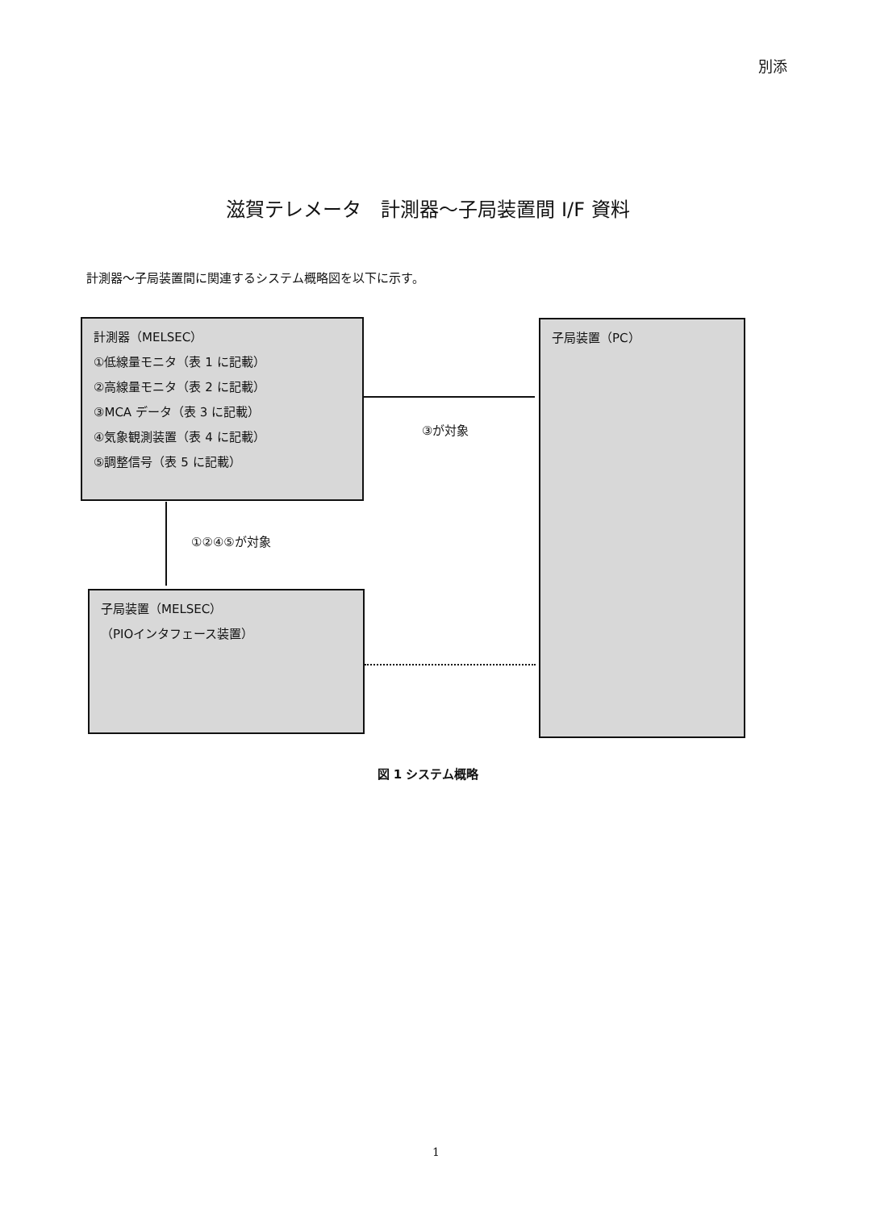別添
滋賀テレメータ　計測器～子局装置間 I/F 資料
計測器～子局装置間に関連するシステム概略図を以下に示す。
計測器（MELSEC）
①低線量モニタ（表 1 に記載）
②高線量モニタ（表 2 に記載）
③MCA データ（表 3 に記載）
④気象観測装置（表 4 に記載）
⑤調整信号（表 5 に記載）
③が対象
子局装置（PC）
①②④⑤が対象
子局装置（MELSEC）
（PIOインタフェース装置）
図 1 システム概略
1